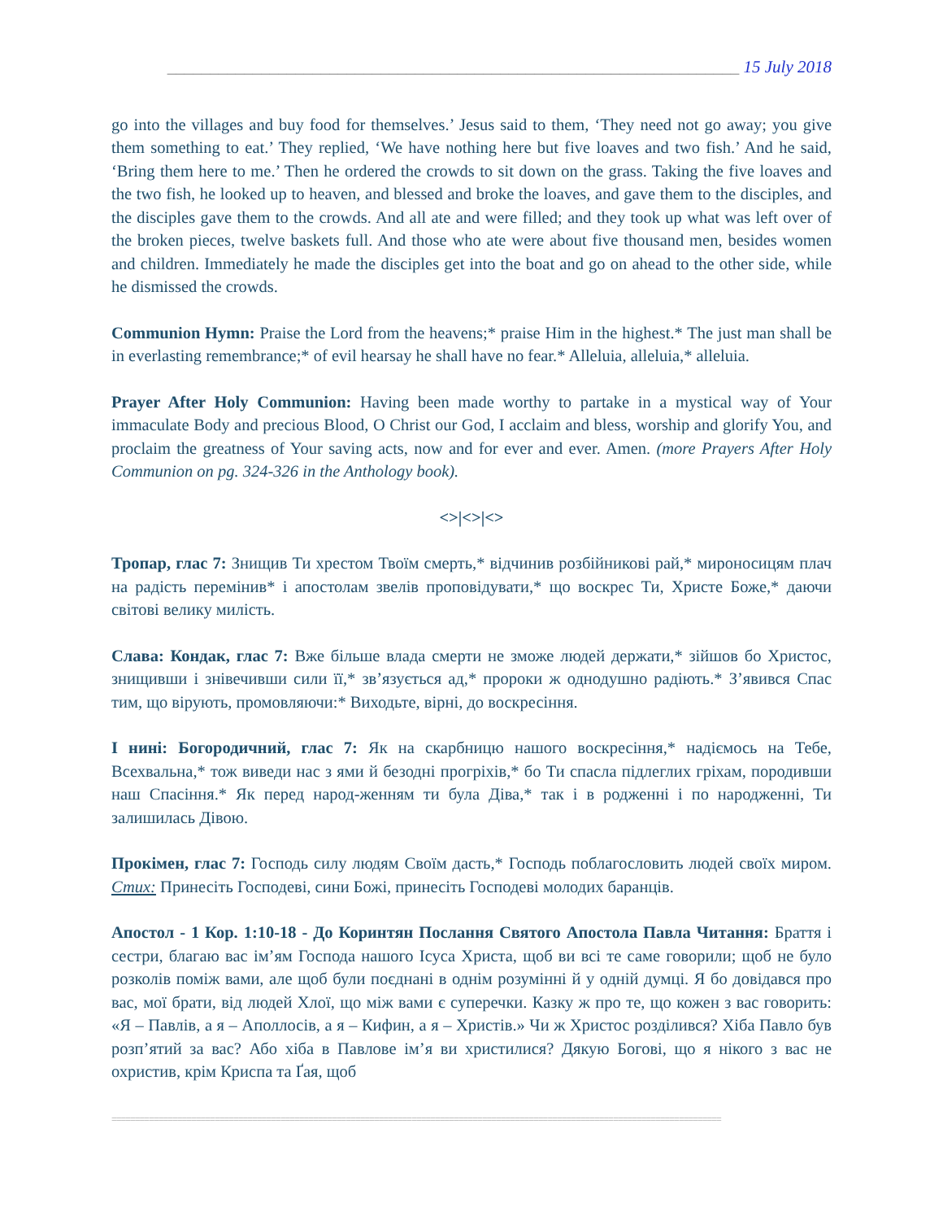___________________________________________________________________ 15 July 2018
go into the villages and buy food for themselves.’ Jesus said to them, ‘They need not go away; you give them something to eat.’ They replied, ‘We have nothing here but five loaves and two fish.’ And he said, ‘Bring them here to me.’ Then he ordered the crowds to sit down on the grass. Taking the five loaves and the two fish, he looked up to heaven, and blessed and broke the loaves, and gave them to the disciples, and the disciples gave them to the crowds. And all ate and were filled; and they took up what was left over of the broken pieces, twelve baskets full. And those who ate were about five thousand men, besides women and children. Immediately he made the disciples get into the boat and go on ahead to the other side, while he dismissed the crowds.
Communion Hymn: Praise the Lord from the heavens;* praise Him in the highest.* The just man shall be in everlasting remembrance;* of evil hearsay he shall have no fear.* Alleluia, alleluia,* alleluia.
Prayer After Holy Communion: Having been made worthy to partake in a mystical way of Your immaculate Body and precious Blood, O Christ our God, I acclaim and bless, worship and glorify You, and proclaim the greatness of Your saving acts, now and for ever and ever. Amen. (more Prayers After Holy Communion on pg. 324-326 in the Anthology book).
<>|<>|<>
Тропар, глас 7: Знищив Ти хрестом Твоїм смерть,* відчинив розбійникові рай,* мироносицям плач на радість перемінив* і апостолам звелів проповідувати,* що воскрес Ти, Христе Боже,* даючи світові велику милість.
Слава: Кондак, глас 7: Вже більше влада смерти не зможе людей держати,* зійшов бо Христос, знищивши і знівечивши сили її,* зв’язується ад,* пророки ж однодушно радіють.* З’явився Спас тим, що вірують, промовляючи:* Виходьте, вірні, до воскресіння.
І нині: Богородичний, глас 7: Як на скарбницю нашого воскресіння,* надіємось на Тебе, Всехвальна,* тож виведи нас з ями й безодні прогріхів,* бо Ти спасла підлеглих гріхам, породивши наш Спасіння.* Як перед народ-женням ти була Діва,* так і в родженні і по народженні, Ти залишилась Дівою.
Прокімен, глас 7: Господь силу людям Своїм дасть,* Господь поблагословить людей своїх миром. Стих: Принесіть Господеві, сини Божі, принесіть Господеві молодих баранців.
Апостол - 1 Кор. 1:10-18 - До Коринтян Послання Святого Апостола Павла Читання: Браття і сестри, благаю вас ім’ям Господа нашого Ісуса Христа, щоб ви всі те саме говорили; щоб не було розколів поміж вами, але щоб були поєднані в однім розумінні й у одній думці. Я бо довідався про вас, мої брати, від людей Хлої, що між вами є суперечки. Казку ж про те, що кожен з вас говорить: «Я – Павлів, а я – Аполлосів, а я – Кифин, а я – Христів.» Чи ж Христос розділився? Хіба Павло був розп’ятий за вас? Або хіба в Павлове ім’я ви христилися? Дякую Богові, що я нікого з вас не охристив, крім Криспа та Ґая, щоб
==================================================================================================================================